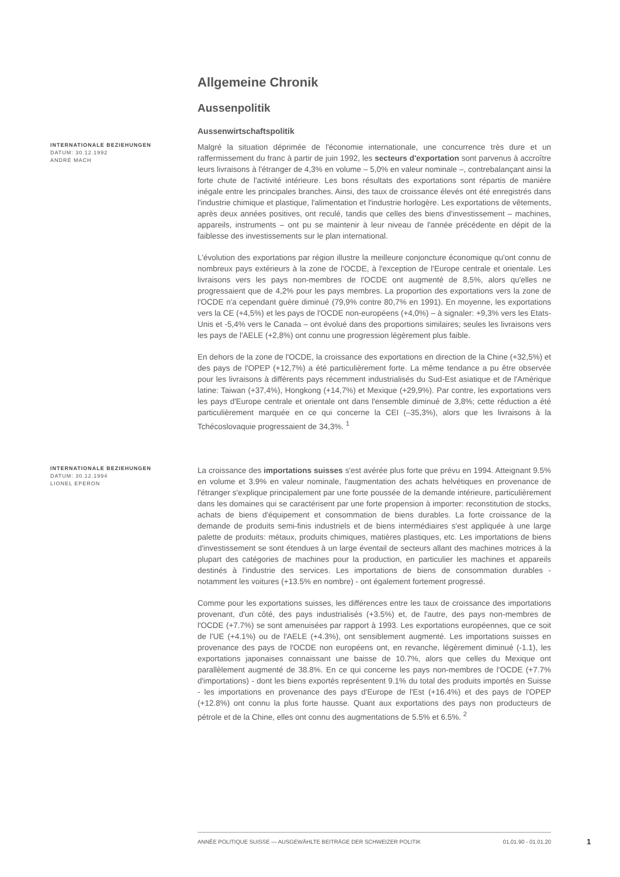Allgemeine Chronik
Aussenpolitik
Aussenwirtschaftspolitik
INTERNATIONALE BEZIEHUNGEN
DATUM: 30.12.1992
ANDRÉ MACH
Malgré la situation déprimée de l'économie internationale, une concurrence très dure et un raffermissement du franc à partir de juin 1992, les secteurs d'exportation sont parvenus à accroître leurs livraisons à l'étranger de 4,3% en volume – 5,0% en valeur nominale –, contrebalançant ainsi la forte chute de l'activité intérieure. Les bons résultats des exportations sont répartis de manière inégale entre les principales branches. Ainsi, des taux de croissance élevés ont été enregistrés dans l'industrie chimique et plastique, l'alimentation et l'industrie horlogère. Les exportations de vêtements, après deux années positives, ont reculé, tandis que celles des biens d'investissement – machines, appareils, instruments – ont pu se maintenir à leur niveau de l'année précédente en dépit de la faiblesse des investissements sur le plan international.
L'évolution des exportations par région illustre la meilleure conjoncture économique qu'ont connu de nombreux pays extérieurs à la zone de l'OCDE, à l'exception de l'Europe centrale et orientale. Les livraisons vers les pays non-membres de l'OCDE ont augmenté de 8,5%, alors qu'elles ne progressaient que de 4,2% pour les pays membres. La proportion des exportations vers la zone de l'OCDE n'a cependant guère diminué (79,9% contre 80,7% en 1991). En moyenne, les exportations vers la CE (+4,5%) et les pays de l'OCDE non-européens (+4,0%) – à signaler: +9,3% vers les Etats-Unis et -5,4% vers le Canada – ont évolué dans des proportions similaires; seules les livraisons vers les pays de l'AELE (+2,8%) ont connu une progression légèrement plus faible.
En dehors de la zone de l'OCDE, la croissance des exportations en direction de la Chine (+32,5%) et des pays de l'OPEP (+12,7%) a été particulièrement forte. La même tendance a pu être observée pour les livraisons à différents pays récemment industrialisés du Sud-Est asiatique et de l'Amérique latine: Taiwan (+37,4%), Hongkong (+14,7%) et Mexique (+29,9%). Par contre, les exportations vers les pays d'Europe centrale et orientale ont dans l'ensemble diminué de 3,8%; cette réduction a été particulièrement marquée en ce qui concerne la CEI (–35,3%), alors que les livraisons à la Tchécoslovaquie progressaient de 34,3%. <sup>1</sup>
INTERNATIONALE BEZIEHUNGEN
DATUM: 30.12.1994
LIONEL EPERON
La croissance des importations suisses s'est avérée plus forte que prévu en 1994. Atteignant 9.5% en volume et 3.9% en valeur nominale, l'augmentation des achats helvétiques en provenance de l'étranger s'explique principalement par une forte poussée de la demande intérieure, particulièrement dans les domaines qui se caractérisent par une forte propension à importer: reconstitution de stocks, achats de biens d'équipement et consommation de biens durables. La forte croissance de la demande de produits semi-finis industriels et de biens intermédiaires s'est appliquée à une large palette de produits: métaux, produits chimiques, matières plastiques, etc. Les importations de biens d'investissement se sont étendues à un large éventail de secteurs allant des machines motrices à la plupart des catégories de machines pour la production, en particulier les machines et appareils destinés à l'industrie des services. Les importations de biens de consommation durables - notamment les voitures (+13.5% en nombre) - ont également fortement progressé.
Comme pour les exportations suisses, les différences entre les taux de croissance des importations provenant, d'un côté, des pays industrialisés (+3.5%) et, de l'autre, des pays non-membres de l'OCDE (+7.7%) se sont amenuisées par rapport à 1993. Les exportations européennes, que ce soit de l'UE (+4.1%) ou de l'AELE (+4.3%), ont sensiblement augmenté. Les importations suisses en provenance des pays de l'OCDE non européens ont, en revanche, légèrement diminué (-1.1), les exportations japonaises connaissant une baisse de 10.7%, alors que celles du Mexique ont parallèlement augmenté de 38.8%. En ce qui concerne les pays non-membres de l'OCDE (+7.7% d'importations) - dont les biens exportés représentent 9.1% du total des produits importés en Suisse - les importations en provenance des pays d'Europe de l'Est (+16.4%) et des pays de l'OPEP (+12.8%) ont connu la plus forte hausse. Quant aux exportations des pays non producteurs de pétrole et de la Chine, elles ont connu des augmentations de 5.5% et 6.5%. <sup>2</sup>
ANNÉE POLITIQUE SUISSE — AUSGEWÄHLTE BEITRÄGE DER SCHWEIZER POLITIK 01.01.90 - 01.01.20
1